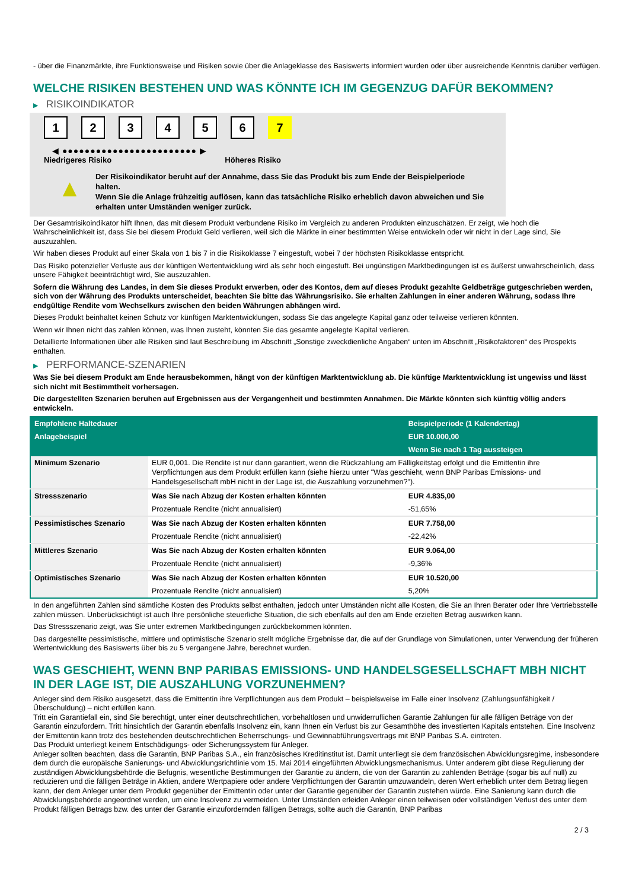- über die Finanzmärkte, ihre Funktionsweise und Risiken sowie über die Anlageklasse des Basiswerts informiert wurden oder über ausreichende Kenntnis darüber verfügen.
WELCHE RISIKEN BESTEHEN UND WAS KÖNNTE ICH IM GEGENZUG DAFÜR BEKOMMEN?
▶ RISIKOINDIKATOR
1 2 3 4 5 6 7
◀ ●●●●●●●●●●●●●●●●●●●●●●●● ▶
Niedrigeres Risiko Höheres Risiko
▲
Der Risikoindikator beruht auf der Annahme, dass Sie das Produkt bis zum Ende der Beispielperiode halten.
Wenn Sie die Anlage frühzeitig auflösen, kann das tatsächliche Risiko erheblich davon abweichen und Sie erhalten unter Umständen weniger zurück.
Der Gesamtrisikoindikator hilft Ihnen, das mit diesem Produkt verbundene Risiko im Vergleich zu anderen Produkten einzuschätzen. Er zeigt, wie hoch die Wahrscheinlichkeit ist, dass Sie bei diesem Produkt Geld verlieren, weil sich die Märkte in einer bestimmten Weise entwickeln oder wir nicht in der Lage sind, Sie auszuzahlen.
Wir haben dieses Produkt auf einer Skala von 1 bis 7 in die Risikoklasse 7 eingestuft, wobei 7 der höchsten Risikoklasse entspricht.
Das Risiko potenzieller Verluste aus der künftigen Wertentwicklung wird als sehr hoch eingestuft. Bei ungünstigen Marktbedingungen ist es äußerst unwahrscheinlich, dass unsere Fähigkeit beeinträchtigt wird, Sie auszuzahlen.
Sofern die Währung des Landes, in dem Sie dieses Produkt erwerben, oder des Kontos, dem auf dieses Produkt gezahlte Geldbeträge gutgeschrieben werden, sich von der Währung des Produkts unterscheidet, beachten Sie bitte das Währungsrisiko. Sie erhalten Zahlungen in einer anderen Währung, sodass Ihre endgültige Rendite vom Wechselkurs zwischen den beiden Währungen abhängen wird.
Dieses Produkt beinhaltet keinen Schutz vor künftigen Marktentwicklungen, sodass Sie das angelegte Kapital ganz oder teilweise verlieren könnten.
Wenn wir Ihnen nicht das zahlen können, was Ihnen zusteht, könnten Sie das gesamte angelegte Kapital verlieren.
Detaillierte Informationen über alle Risiken sind laut Beschreibung im Abschnitt „Sonstige zweckdienliche Angaben“ unten im Abschnitt „Risikofaktoren“ des Prospekts enthalten.
▶ PERFORMANCE-SZENARIEN
Was Sie bei diesem Produkt am Ende herausbekommen, hängt von der künftigen Marktentwicklung ab. Die künftige Marktentwicklung ist ungewiss und lässt sich nicht mit Bestimmtheit vorhersagen.
Die dargestellten Szenarien beruhen auf Ergebnissen aus der Vergangenheit und bestimmten Annahmen. Die Märkte könnten sich künftig völlig anders entwickeln.
| Empfohlene Haltedauer | | Beispielperiode (1 Kalendertag) |
| Anlagebeispiel | | EUR 10.000,00 |
| | | Wenn Sie nach 1 Tag aussteigen |
| Minimum Szenario | EUR 0,001. Die Rendite ist nur dann garantiert, wenn die Rückzahlung am Fälligkeitstag erfolgt und die Emittentin ihre Verpflichtungen aus dem Produkt erfüllen kann (siehe hierzu unter "Was geschieht, wenn BNP Paribas Emissions- und Handelsgesellschaft mbH nicht in der Lage ist, die Auszahlung vorzunehmen?"). | |
| Stressszenario | Was Sie nach Abzug der Kosten erhalten könnten | EUR 4.835,00 |
| | Prozentuale Rendite (nicht annualisiert) | -51,65% |
| Pessimistisches Szenario | Was Sie nach Abzug der Kosten erhalten könnten | EUR 7.758,00 |
| | Prozentuale Rendite (nicht annualisiert) | -22,42% |
| Mittleres Szenario | Was Sie nach Abzug der Kosten erhalten könnten | EUR 9.064,00 |
| | Prozentuale Rendite (nicht annualisiert) | -9,36% |
| Optimistisches Szenario | Was Sie nach Abzug der Kosten erhalten könnten | EUR 10.520,00 |
| | Prozentuale Rendite (nicht annualisiert) | 5,20% |
In den angeführten Zahlen sind sämtliche Kosten des Produkts selbst enthalten, jedoch unter Umständen nicht alle Kosten, die Sie an Ihren Berater oder Ihre Vertriebsstelle zahlen müssen. Unberücksichtigt ist auch Ihre persönliche steuerliche Situation, die sich ebenfalls auf den am Ende erzielten Betrag auswirken kann.
Das Stressszenario zeigt, was Sie unter extremen Marktbedingungen zurückbekommen könnten.
Das dargestellte pessimistische, mittlere und optimistische Szenario stellt mögliche Ergebnisse dar, die auf der Grundlage von Simulationen, unter Verwendung der früheren Wertentwicklung des Basiswerts über bis zu 5 vergangene Jahre, berechnet wurden.
WAS GESCHIEHT, WENN BNP PARIBAS EMISSIONS- UND HANDELSGESELLSCHAFT MBH NICHT IN DER LAGE IST, DIE AUSZAHLUNG VORZUNEHMEN?
Anleger sind dem Risiko ausgesetzt, dass die Emittentin ihre Verpflichtungen aus dem Produkt – beispielsweise im Falle einer Insolvenz (Zahlungsunfähigkeit / Überschuldung) – nicht erfüllen kann.
Tritt ein Garantiefall ein, sind Sie berechtigt, unter einer deutschrechtlichen, vorbehaltlosen und unwiderruflichen Garantie Zahlungen für alle fälligen Beträge von der Garantin einzufordern. Tritt hinsichtlich der Garantin ebenfalls Insolvenz ein, kann Ihnen ein Verlust bis zur Gesamthöhe des investierten Kapitals entstehen. Eine Insolvenz der Emittentin kann trotz des bestehenden deutschrechtlichen Beherrschungs- und Gewinnabführungsvertrags mit BNP Paribas S.A. eintreten.
Das Produkt unterliegt keinem Entschädigungs- oder Sicherungssystem für Anleger.
Anleger sollten beachten, dass die Garantin, BNP Paribas S.A., ein französisches Kreditinstitut ist. Damit unterliegt sie dem französischen Abwicklungsregime, insbesondere dem durch die europäische Sanierungs- und Abwicklungsrichtlinie vom 15. Mai 2014 eingeführten Abwicklungsmechanismus. Unter anderem gibt diese Regulierung der zuständigen Abwicklungsbehörde die Befugnis, wesentliche Bestimmungen der Garantie zu ändern, die von der Garantin zu zahlenden Beträge (sogar bis auf null) zu reduzieren und die fälligen Beträge in Aktien, andere Wertpapiere oder andere Verpflichtungen der Garantin umzuwandeln, deren Wert erheblich unter dem Betrag liegen kann, der dem Anleger unter dem Produkt gegenüber der Emittentin oder unter der Garantie gegenüber der Garantin zustehen würde. Eine Sanierung kann durch die Abwicklungsbehörde angeordnet werden, um eine Insolvenz zu vermeiden. Unter Umständen erleiden Anleger einen teilweisen oder vollständigen Verlust des unter dem Produkt fälligen Betrags bzw. des unter der Garantie einzufordernden fälligen Betrags, sollte auch die Garantin, BNP Paribas
2 / 3